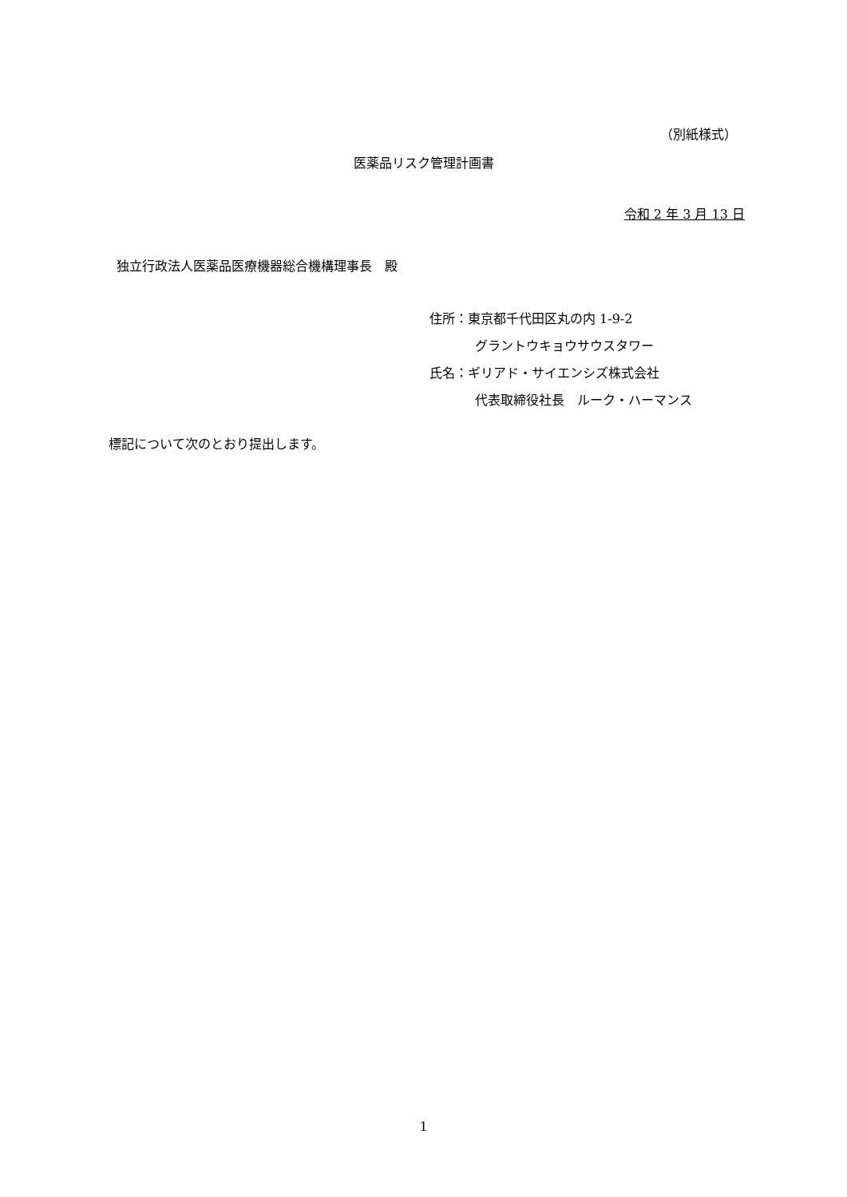（別紙様式）
医薬品リスク管理計画書
令和 2 年 3 月 13 日
独立行政法人医薬品医療機器総合機構理事長　殿
住所：東京都千代田区丸の内 1-9-2
グラントウキョウサウスタワー
氏名：ギリアド・サイエンシズ株式会社
代表取締役社長　ルーク・ハーマンス
標記について次のとおり提出します。
1